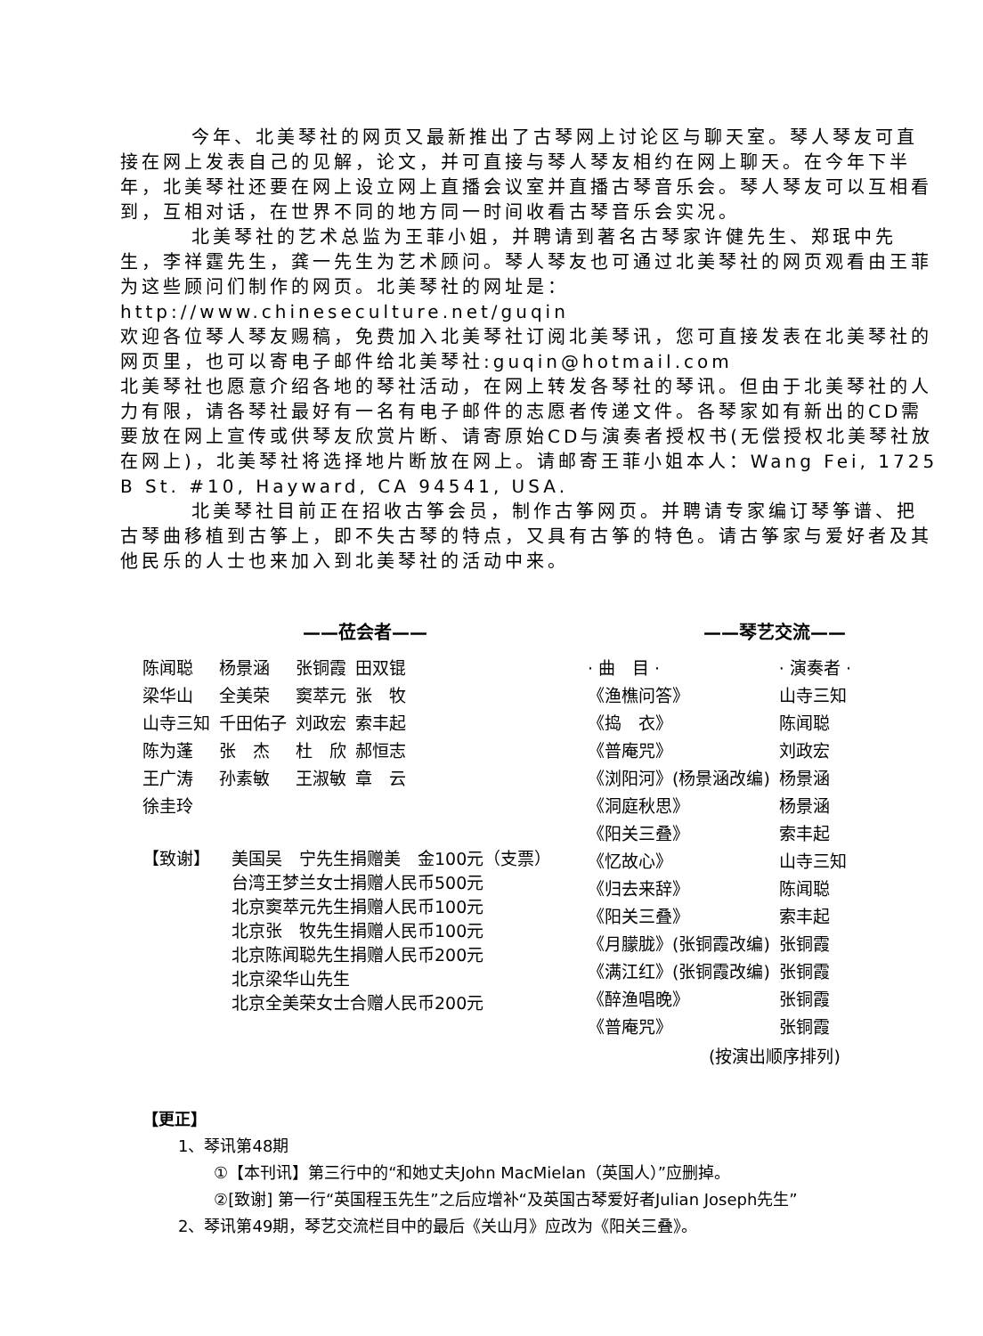今年、北美琴社的网页又最新推出了古琴网上讨论区与聊天室。琴人琴友可直接在网上发表自己的见解，论文，并可直接与琴人琴友相约在网上聊天。在今年下半年，北美琴社还要在网上设立网上直播会议室并直播古琴音乐会。琴人琴友可以互相看到，互相对话，在世界不同的地方同一时间收看古琴音乐会实况。
北美琴社的艺术总监为王菲小姐，并聘请到著名古琴家许健先生、郑珉中先生，李祥霆先生，龚一先生为艺术顾问。琴人琴友也可通过北美琴社的网页观看由王菲为这些顾问们制作的网页。北美琴社的网址是：http://www.chineseculture.net/guqin
欢迎各位琴人琴友赐稿，免费加入北美琴社订阅北美琴讯，您可直接发表在北美琴社的网页里，也可以寄电子邮件给北美琴社:guqin@hotmail.com
北美琴社也愿意介绍各地的琴社活动，在网上转发各琴社的琴讯。但由于北美琴社的人力有限，请各琴社最好有一名有电子邮件的志愿者传递文件。各琴家如有新出的CD需要放在网上宣传或供琴友欣赏片断、请寄原始CD与演奏者授权书(无偿授权北美琴社放在网上)，北美琴社将选择地片断放在网上。请邮寄王菲小姐本人：Wang Fei, 1725 B St. #10, Hayward, CA 94541, USA.
北美琴社目前正在招收古筝会员，制作古筝网页。并聘请专家编订琴筝谱、把古琴曲移植到古筝上，即不失古琴的特点，又具有古筝的特色。请古筝家与爱好者及其他民乐的人士也来加入到北美琴社的活动中来。
——莅会者——
| 陈闻聪 | 杨景涵 | 张铜霞 | 田双锟 |
| 梁华山 | 全美荣 | 窦萃元 | 张 牧 |
| 山寺三知 | 千田佑子 | 刘政宏 | 索丰起 |
| 陈为蓬 | 张 杰 | 杜 欣 | 郝恒志 |
| 王广涛 | 孙素敏 | 王淑敏 | 章 云 |
| 徐圭玲 | | | |
【致谢】 美国吴　宁先生捐赠美　金100元（支票）
台湾王梦兰女士捐赠人民币500元
北京窦萃元先生捐赠人民币100元
北京张　牧先生捐赠人民币100元
北京陈闻聪先生捐赠人民币200元
北京梁华山先生
北京全美荣女士合赠人民币200元
——琴艺交流——
| · 曲 目 · | · 演奏者 · |
| --- | --- |
| 《渔樵问答》 | 山寺三知 |
| 《捣 衣》 | 陈闻聪 |
| 《普庵咒》 | 刘政宏 |
| 《浏阳河》(杨景涵改编) | 杨景涵 |
| 《洞庭秋思》 | 杨景涵 |
| 《阳关三叠》 | 索丰起 |
| 《忆故心》 | 山寺三知 |
| 《归去来辞》 | 陈闻聪 |
| 《阳关三叠》 | 索丰起 |
| 《月朦胧》(张铜霞改编) | 张铜霞 |
| 《满江红》(张铜霞改编) | 张铜霞 |
| 《醉渔唱晚》 | 张铜霞 |
| 《普庵咒》 | 张铜霞 |
(按演出顺序排列)
【更正】
1、琴讯第48期
①【本刊讯】第三行中的“和她丈夫John MacMielan（英国人）”应删掉。
②[致谢] 第一行“英国程玉先生”之后应增补“及英国古琴爱好者Julian Joseph先生”
2、琴讯第49期，琴艺交流栏目中的最后《关山月》应改为《阳关三叠》。